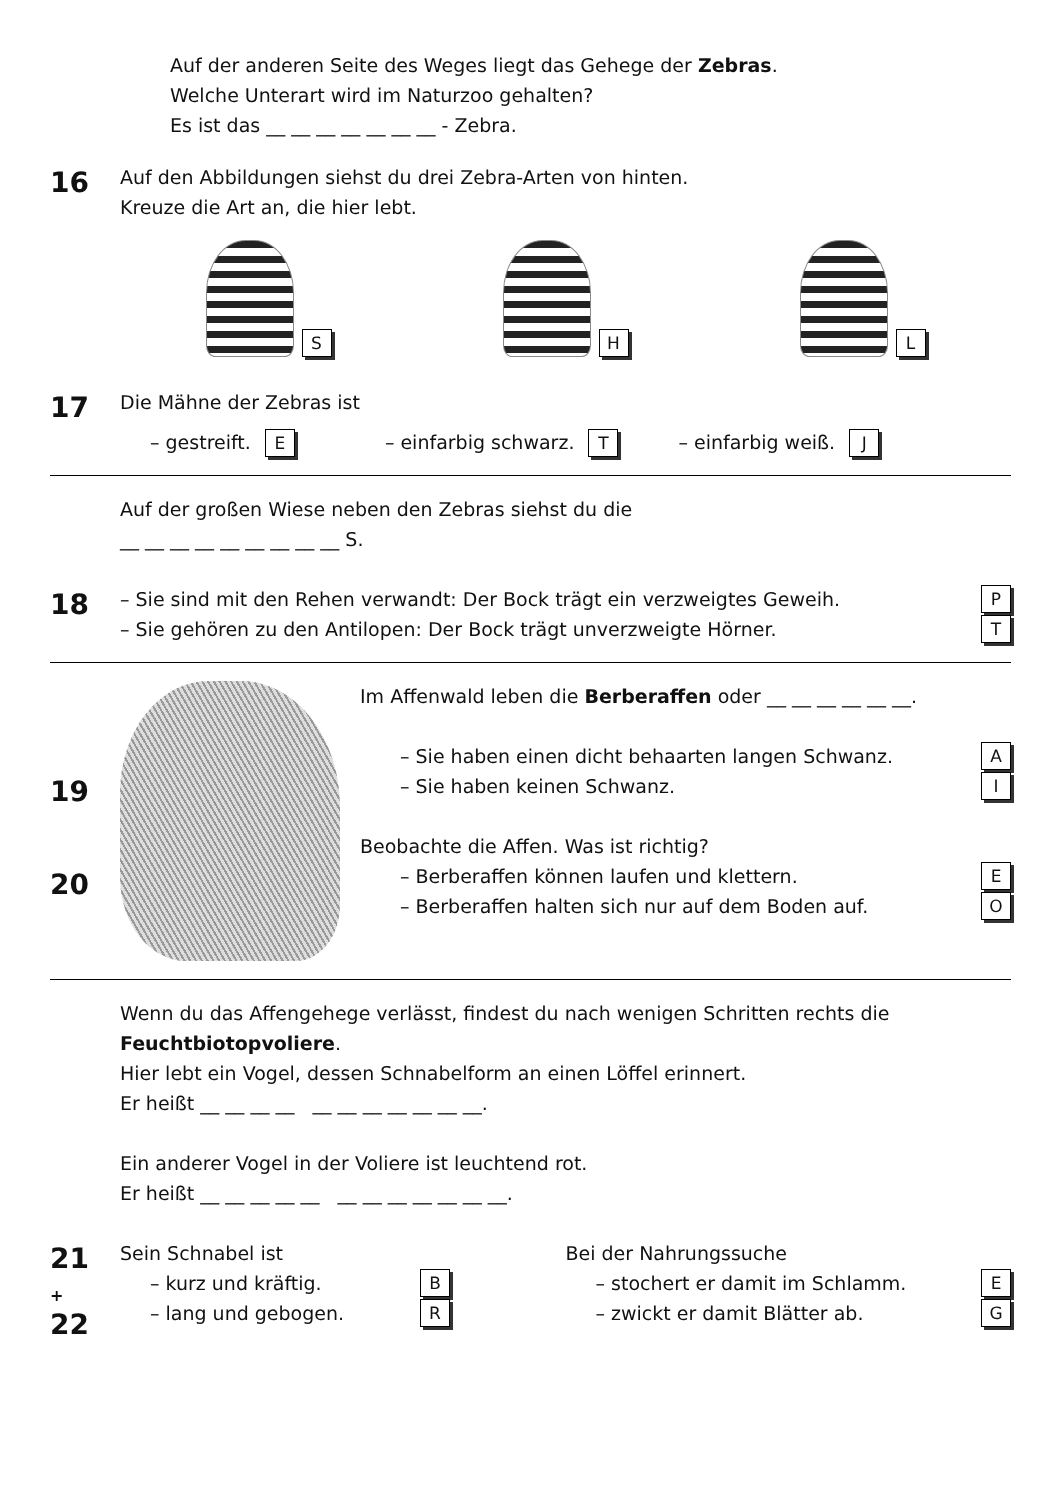Auf der anderen Seite des Weges liegt das Gehege der Zebras.
Welche Unterart wird im Naturzoo gehalten?
Es ist das __ __ __ __ __ __ __ - Zebra.
16
Auf den Abbildungen siehst du drei Zebra-Arten von hinten.
Kreuze die Art an, die hier lebt.
S H L
17
Die Mähne der Zebras ist
– gestreift. E – einfarbig schwarz. T – einfarbig weiß. J
Auf der großen Wiese neben den Zebras siehst du die
__ __ __ __ __ __ __ __ __ S.
18
– Sie sind mit den Rehen verwandt: Der Bock trägt ein verzweigtes Geweih.
P
– Sie gehören zu den Antilopen: Der Bock trägt unverzweigte Hörner.
T
19
20
Im Affenwald leben die Berberaffen oder __ __ __ __ __ __.
– Sie haben einen dicht behaarten langen Schwanz.
A
– Sie haben keinen Schwanz.
I
Beobachte die Affen. Was ist richtig?
– Berberaffen können laufen und klettern.
E
– Berberaffen halten sich nur auf dem Boden auf.
O
Wenn du das Affengehege verlässt, findest du nach wenigen Schritten rechts die
Feuchtbiotopvoliere.
Hier lebt ein Vogel, dessen Schnabelform an einen Löffel erinnert.
Er heißt __ __ __ __ __ __ __ __ __ __ __.
Ein anderer Vogel in der Voliere ist leuchtend rot.
Er heißt __ __ __ __ __ __ __ __ __ __ __ __.
21
+
22
Sein Schnabel ist
– kurz und kräftig.
B
– lang und gebogen.
R
Bei der Nahrungssuche
– stochert er damit im Schlamm.
E
– zwickt er damit Blätter ab.
G